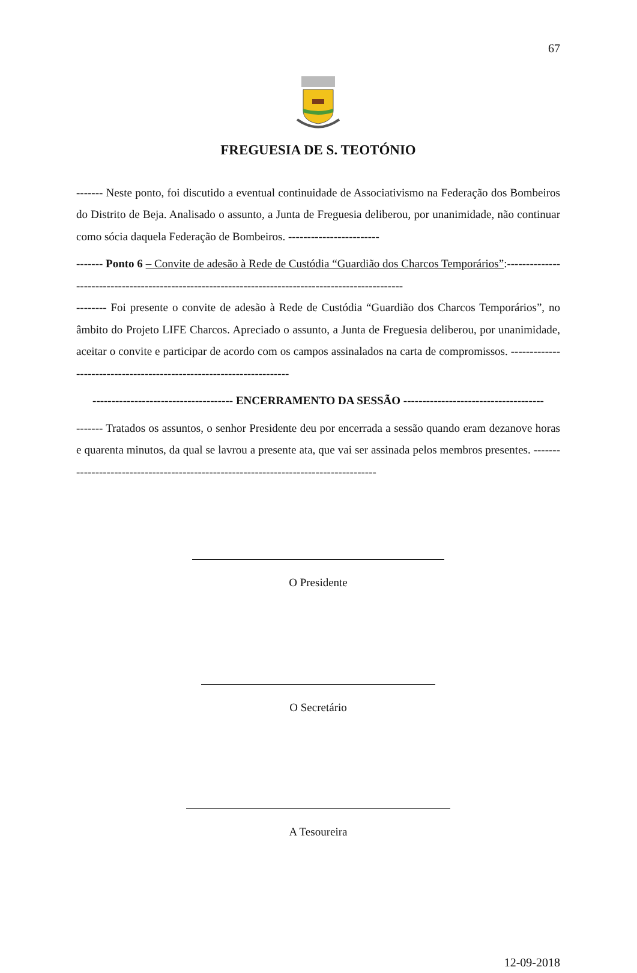67
FREGUESIA DE S. TEOTÓNIO
------- Neste ponto, foi discutido a eventual continuidade de Associativismo na Federação dos Bombeiros do Distrito de Beja. Analisado o assunto, a Junta de Freguesia deliberou, por unanimidade, não continuar como sócia daquela Federação de Bombeiros. ------------------------
------- Ponto 6 – Convite de adesão à Rede de Custódia “Guardião dos Charcos Temporários”:----------------------------------------------------------------------------------------------------
-------- Foi presente o convite de adesão à Rede de Custódia “Guardião dos Charcos Temporários”, no âmbito do Projeto LIFE Charcos. Apreciado o assunto, a Junta de Freguesia deliberou, por unanimidade, aceitar o convite e participar de acordo com os campos assinalados na carta de compromissos. ---------------------------------------------------------------------
------------------------------------- ENCERRAMENTO DA SESSÃO -------------------------------------
------- Tratados os assuntos, o senhor Presidente deu por encerrada a sessão quando eram dezanove horas e quarenta minutos, da qual se lavrou a presente ata, que vai ser assinada pelos membros presentes. --------------------------------------------------------------------------------------
O Presidente
O Secretário
A Tesoureira
12-09-2018